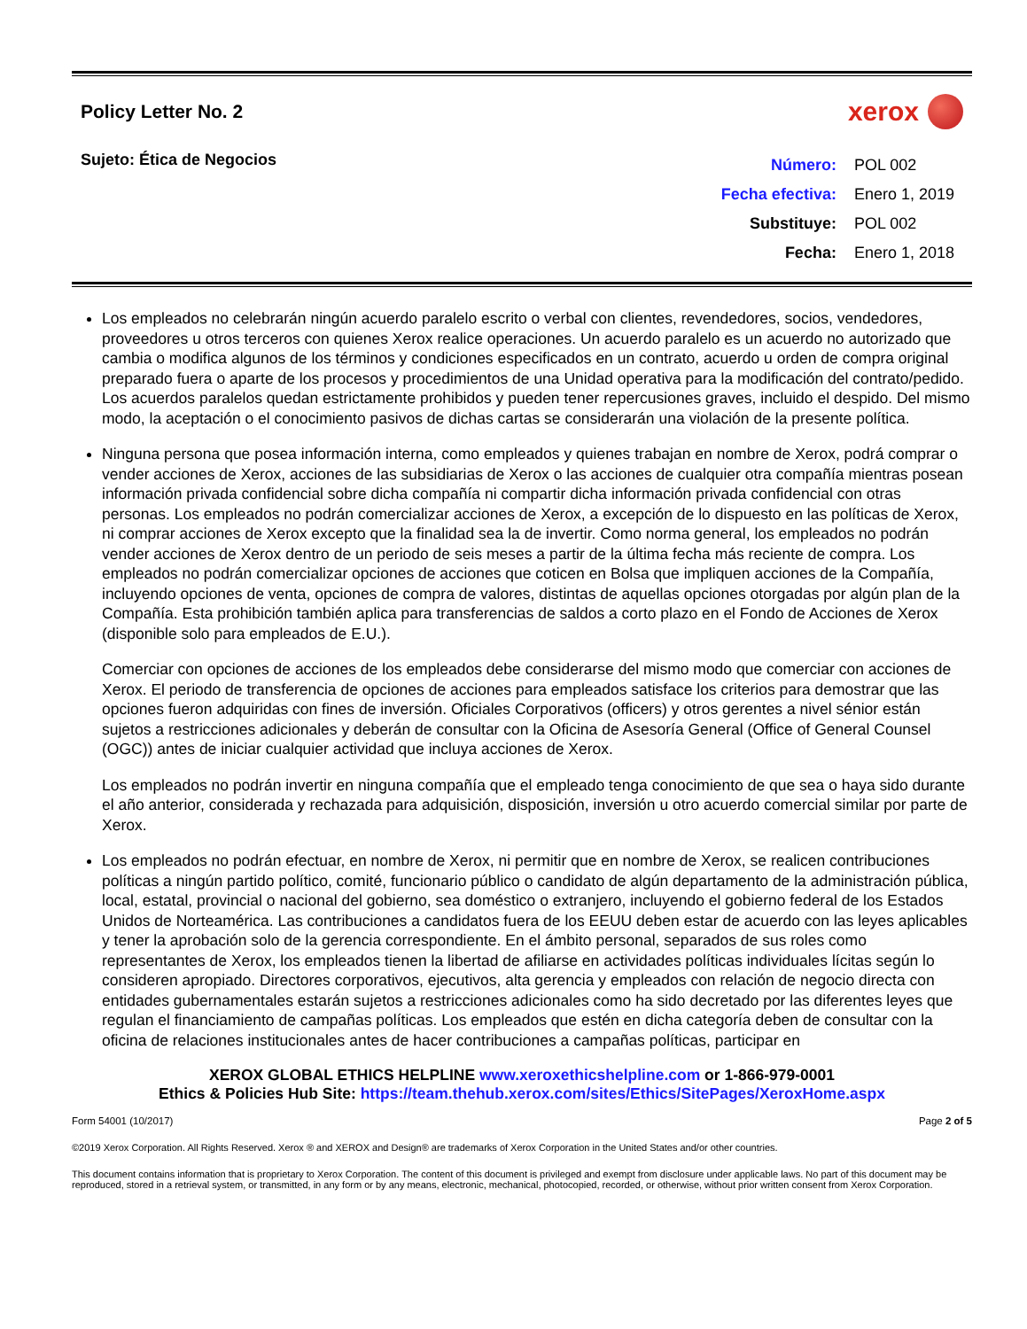Policy Letter No. 2
xerox
Sujeto: Ética de Negocios
| Número: | POL 002 |
| Fecha efectiva: | Enero 1, 2019 |
| Substituye: | POL 002 |
| Fecha: | Enero 1, 2018 |
Los empleados no celebrarán ningún acuerdo paralelo escrito o verbal con clientes, revendedores, socios, vendedores, proveedores u otros terceros con quienes Xerox realice operaciones. Un acuerdo paralelo es un acuerdo no autorizado que cambia o modifica algunos de los términos y condiciones especificados en un contrato, acuerdo u orden de compra original preparado fuera o aparte de los procesos y procedimientos de una Unidad operativa para la modificación del contrato/pedido. Los acuerdos paralelos quedan estrictamente prohibidos y pueden tener repercusiones graves, incluido el despido. Del mismo modo, la aceptación o el conocimiento pasivos de dichas cartas se considerarán una violación de la presente política.
Ninguna persona que posea información interna, como empleados y quienes trabajan en nombre de Xerox, podrá comprar o vender acciones de Xerox, acciones de las subsidiarias de Xerox o las acciones de cualquier otra compañía mientras posean información privada confidencial sobre dicha compañía ni compartir dicha información privada confidencial con otras personas. Los empleados no podrán comercializar acciones de Xerox, a excepción de lo dispuesto en las políticas de Xerox, ni comprar acciones de Xerox excepto que la finalidad sea la de invertir. Como norma general, los empleados no podrán vender acciones de Xerox dentro de un periodo de seis meses a partir de la última fecha más reciente de compra. Los empleados no podrán comercializar opciones de acciones que coticen en Bolsa que impliquen acciones de la Compañía, incluyendo opciones de venta, opciones de compra de valores, distintas de aquellas opciones otorgadas por algún plan de la Compañía. Esta prohibición también aplica para transferencias de saldos a corto plazo en el Fondo de Acciones de Xerox (disponible solo para empleados de E.U.).
Comerciar con opciones de acciones de los empleados debe considerarse del mismo modo que comerciar con acciones de Xerox. El periodo de transferencia de opciones de acciones para empleados satisface los criterios para demostrar que las opciones fueron adquiridas con fines de inversión. Oficiales Corporativos (officers) y otros gerentes a nivel sénior están sujetos a restricciones adicionales y deberán de consultar con la Oficina de Asesoría General (Office of General Counsel (OGC)) antes de iniciar cualquier actividad que incluya acciones de Xerox.
Los empleados no podrán invertir en ninguna compañía que el empleado tenga conocimiento de que sea o haya sido durante el año anterior, considerada y rechazada para adquisición, disposición, inversión u otro acuerdo comercial similar por parte de Xerox.
Los empleados no podrán efectuar, en nombre de Xerox, ni permitir que en nombre de Xerox, se realicen contribuciones políticas a ningún partido político, comité, funcionario público o candidato de algún departamento de la administración pública, local, estatal, provincial o nacional del gobierno, sea doméstico o extranjero, incluyendo el gobierno federal de los Estados Unidos de Norteamérica. Las contribuciones a candidatos fuera de los EEUU deben estar de acuerdo con las leyes aplicables y tener la aprobación solo de la gerencia correspondiente. En el ámbito personal, separados de sus roles como representantes de Xerox, los empleados tienen la libertad de afiliarse en actividades políticas individuales lícitas según lo consideren apropiado. Directores corporativos, ejecutivos, alta gerencia y empleados con relación de negocio directa con entidades gubernamentales estarán sujetos a restricciones adicionales como ha sido decretado por las diferentes leyes que regulan el financiamiento de campañas políticas. Los empleados que estén en dicha categoría deben de consultar con la oficina de relaciones institucionales antes de hacer contribuciones a campañas políticas, participar en
XEROX GLOBAL ETHICS HELPLINE www.xeroxethicshelpline.com or 1-866-979-0001
Ethics & Policies Hub Site: https://team.thehub.xerox.com/sites/Ethics/SitePages/XeroxHome.aspx
Form 54001 (10/2017) Page 2 of 5
©2019 Xerox Corporation. All Rights Reserved. Xerox ® and XEROX and Design® are trademarks of Xerox Corporation in the United States and/or other countries.
This document contains information that is proprietary to Xerox Corporation. The content of this document is privileged and exempt from disclosure under applicable laws. No part of this document may be reproduced, stored in a retrieval system, or transmitted, in any form or by any means, electronic, mechanical, photocopied, recorded, or otherwise, without prior written consent from Xerox Corporation.